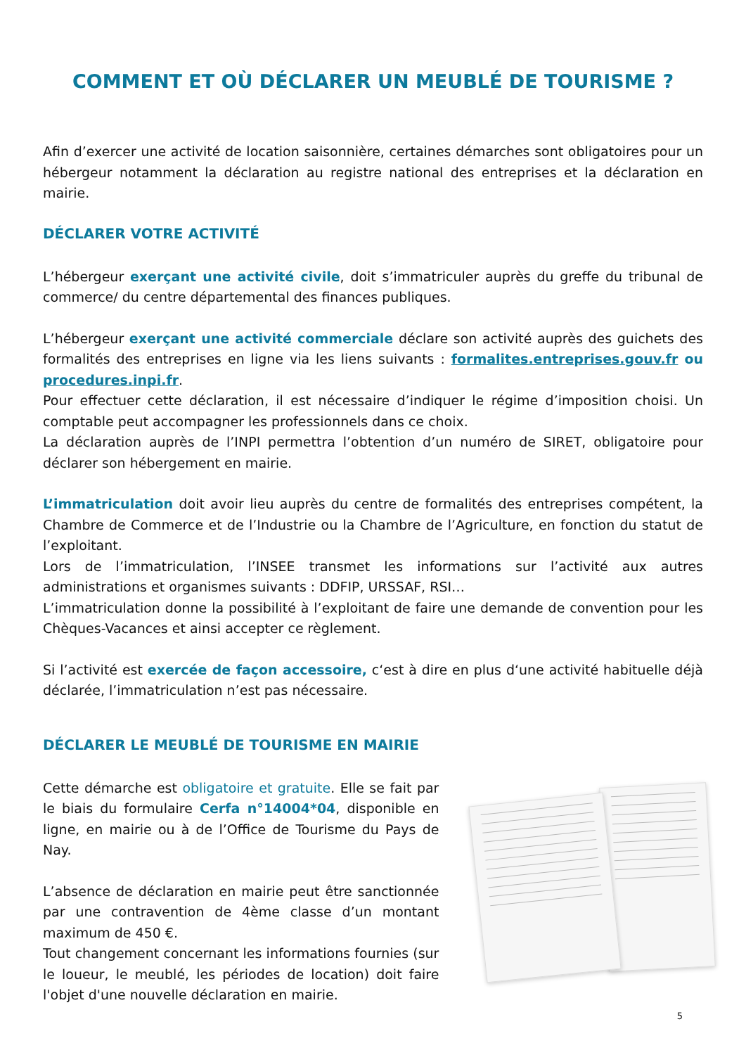COMMENT ET OÙ DÉCLARER UN MEUBLÉ DE TOURISME ?
Afin d’exercer une activité de location saisonnière, certaines démarches sont obligatoires pour un hébergeur notamment la déclaration au registre national des entreprises et la déclaration en mairie.
DÉCLARER VOTRE ACTIVITÉ
L’hébergeur exerçant une activité civile, doit s’immatriculer auprès du greffe du tribunal de commerce/ du centre départemental des finances publiques.
L’hébergeur exerçant une activité commerciale déclare son activité auprès des guichets des formalités des entreprises en ligne via les liens suivants : formalites.entreprises.gouv.fr ou procedures.inpi.fr.
Pour effectuer cette déclaration, il est nécessaire d’indiquer le régime d’imposition choisi. Un comptable peut accompagner les professionnels dans ce choix.
La déclaration auprès de l’INPI permettra l’obtention d’un numéro de SIRET, obligatoire pour déclarer son hébergement en mairie.
L’immatriculation doit avoir lieu auprès du centre de formalités des entreprises compétent, la Chambre de Commerce et de l’Industrie ou la Chambre de l’Agriculture, en fonction du statut de l’exploitant.
Lors de l’immatriculation, l’INSEE transmet les informations sur l’activité aux autres administrations et organismes suivants : DDFIP, URSSAF, RSI…
L’immatriculation donne la possibilité à l’exploitant de faire une demande de convention pour les Chèques-Vacances et ainsi accepter ce règlement.
Si l’activité est exercée de façon accessoire, c‘est à dire en plus d‘une activité habituelle déjà déclarée, l’immatriculation n’est pas nécessaire.
DÉCLARER LE MEUBLÉ DE TOURISME EN MAIRIE
Cette démarche est obligatoire et gratuite. Elle se fait par le biais du formulaire Cerfa n°14004*04, disponible en ligne, en mairie ou à de l’Office de Tourisme du Pays de Nay.
L’absence de déclaration en mairie peut être sanctionnée par une contravention de 4ème classe d’un montant maximum de 450 €.
Tout changement concernant les informations fournies (sur le loueur, le meublé, les périodes de location) doit faire l'objet d'une nouvelle déclaration en mairie.
5